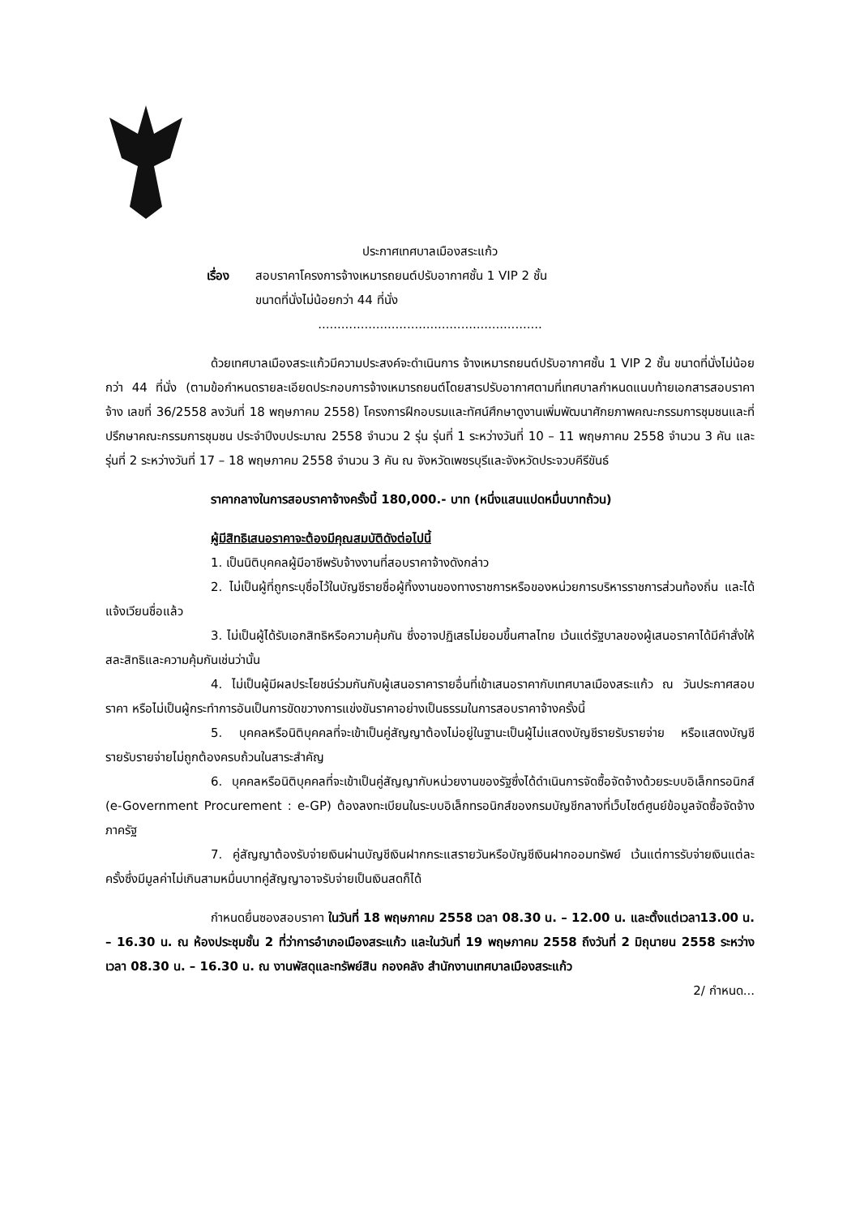ประกาศเทศบาลเมืองสระแก้ว
เรื่อง สอบราคาโครงการจ้างเหมารถยนต์ปรับอากาศชั้น 1 VIP 2 ชั้น
ขนาดที่นั่งไม่น้อยกว่า 44 ที่นั่ง
..........................................................
ด้วยเทศบาลเมืองสระแก้วมีความประสงค์จะดำเนินการ จ้างเหมารถยนต์ปรับอากาศชั้น 1 VIP 2 ชั้น ขนาดที่นั่งไม่น้อยกว่า 44 ที่นั่ง (ตามข้อกำหนดรายละเอียดประกอบการจ้างเหมารถยนต์โดยสารปรับอากาศตามที่เทศบาลกำหนดแนบท้ายเอกสารสอบราคาจ้าง เลขที่ 36/2558 ลงวันที่ 18 พฤษภาคม 2558) โครงการฝึกอบรมและทัศน์ศึกษาดูงานเพิ่มพัฒนาศักยภาพคณะกรรมการชุมชนและที่ปรึกษาคณะกรรมการชุมชน ประจำปีงบประมาณ 2558 จำนวน 2 รุ่น รุ่นที่ 1 ระหว่างวันที่ 10 – 11 พฤษภาคม 2558 จำนวน 3 คัน และรุ่นที่ 2 ระหว่างวันที่ 17 – 18 พฤษภาคม 2558 จำนวน 3 คัน ณ จังหวัดเพชรบุรีและจังหวัดประจวบคีรีขันธ์
ราคากลางในการสอบราคาจ้างครั้งนี้ 180,000.- บาท (หนึ่งแสนแปดหมื่นบาทถ้วน)
ผู้มีสิทธิเสนอราคาจะต้องมีคุณสมบัติดังต่อไปนี้
1. เป็นนิติบุคคลผู้มีอาชีพรับจ้างงานที่สอบราคาจ้างดังกล่าว
2. ไม่เป็นผู้ที่ถูกระบุชื่อไว้ในบัญชีรายชื่อผู้ทิ้งงานของทางราชการหรือของหน่วยการบริหารราชการส่วนท้องถิ่น และได้แจ้งเวียนชื่อแล้ว
3. ไม่เป็นผู้ได้รับเอกสิทธิหรือความคุ้มกัน ซึ่งอาจปฏิเสธไม่ยอมขึ้นศาลไทย เว้นแต่รัฐบาลของผู้เสนอราคาได้มีคำสั่งให้สละสิทธิและความคุ้มกันเช่นว่านั้น
4. ไม่เป็นผู้มีผลประโยชน์ร่วมกันกับผู้เสนอราคารายอื่นที่เข้าเสนอราคากับเทศบาลเมืองสระแก้ว ณ วันประกาศสอบราคา หรือไม่เป็นผู้กระทำการอันเป็นการขัดขวางการแข่งขันราคาอย่างเป็นธรรมในการสอบราคาจ้างครั้งนี้
5. บุคคลหรือนิติบุคคลที่จะเข้าเป็นคู่สัญญาต้องไม่อยู่ในฐานะเป็นผู้ไม่แสดงบัญชีรายรับรายจ่าย หรือแสดงบัญชีรายรับรายจ่ายไม่ถูกต้องครบถ้วนในสาระสำคัญ
6. บุคคลหรือนิติบุคคลที่จะเข้าเป็นคู่สัญญากับหน่วยงานของรัฐซึ่งได้ดำเนินการจัดซื้อจัดจ้างด้วยระบบอิเล็กทรอนิกส์ (e-Government Procurement : e-GP) ต้องลงทะเบียนในระบบอิเล็กทรอนิกส์ของกรมบัญชีกลางที่เว็บไซต์ศูนย์ข้อมูลจัดซื้อจัดจ้างภาครัฐ
7. คู่สัญญาต้องรับจ่ายเงินผ่านบัญชีเงินฝากกระแสรายวันหรือบัญชีเงินฝากออมทรัพย์ เว้นแต่การรับจ่ายเงินแต่ละครั้งซึ่งมีมูลค่าไม่เกินสามหมื่นบาทคู่สัญญาอาจรับจ่ายเป็นเงินสดก็ได้
กำหนดยื่นซองสอบราคา ในวันที่ 18 พฤษภาคม 2558 เวลา 08.30 น. – 12.00 น. และตั้งแต่เวลา13.00 น. – 16.30 น. ณ ห้องประชุมชั้น 2 ที่ว่าการอำเภอเมืองสระแก้ว และในวันที่ 19 พฤษภาคม 2558 ถึงวันที่ 2 มิถุนายน 2558 ระหว่างเวลา 08.30 น. – 16.30 น. ณ งานพัสดุและทรัพย์สิน กองคลัง สำนักงานเทศบาลเมืองสระแก้ว
2/ กำหนด...